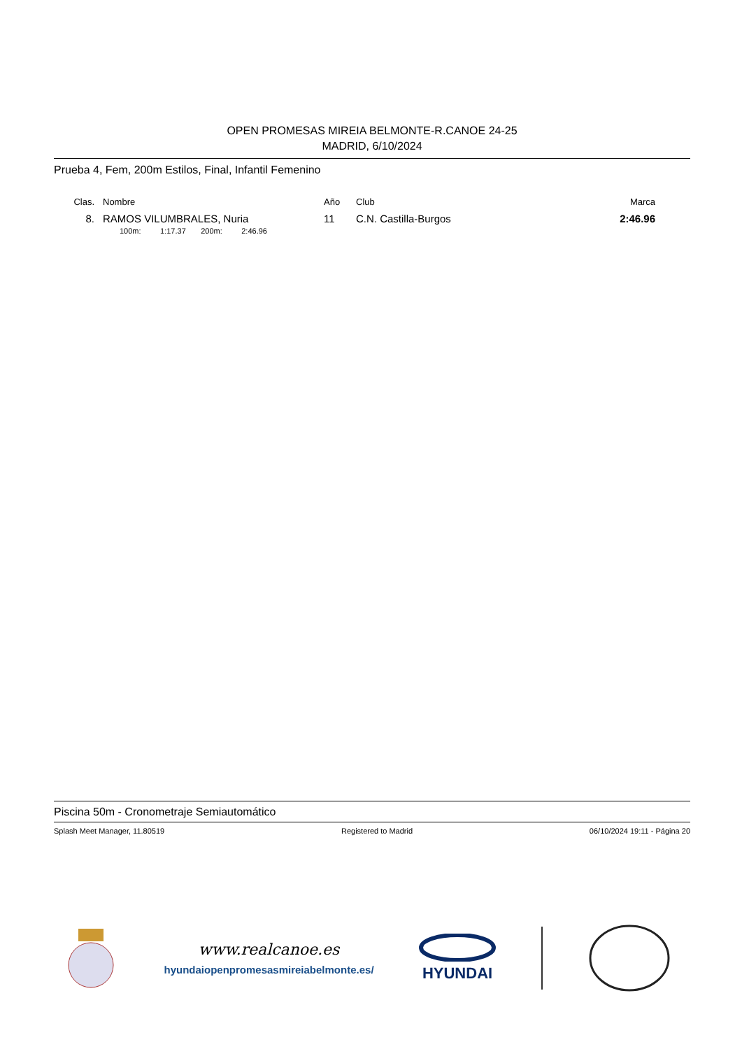OPEN PROMESAS MIREIA BELMONTE-R.CANOE 24-25
MADRID, 6/10/2024
Prueba 4, Fem, 200m Estilos, Final, Infantil Femenino
| Clas. | Nombre | Año | Club | Marca |
| --- | --- | --- | --- | --- |
| 8. | RAMOS VILUMBRALES, Nuria | 11 | C.N. Castilla-Burgos | 2:46.96 |
| | 100m: 1:17.37 200m: 2:46.96 | | | |
Piscina 50m - Cronometraje Semiautomático
Splash Meet Manager, 11.80519 Registered to Madrid 06/10/2024 19:11 - Página 20
www.realcanoe.es
hyundaiopenpromesasmireiabelmonte.es/
HYUNDAI